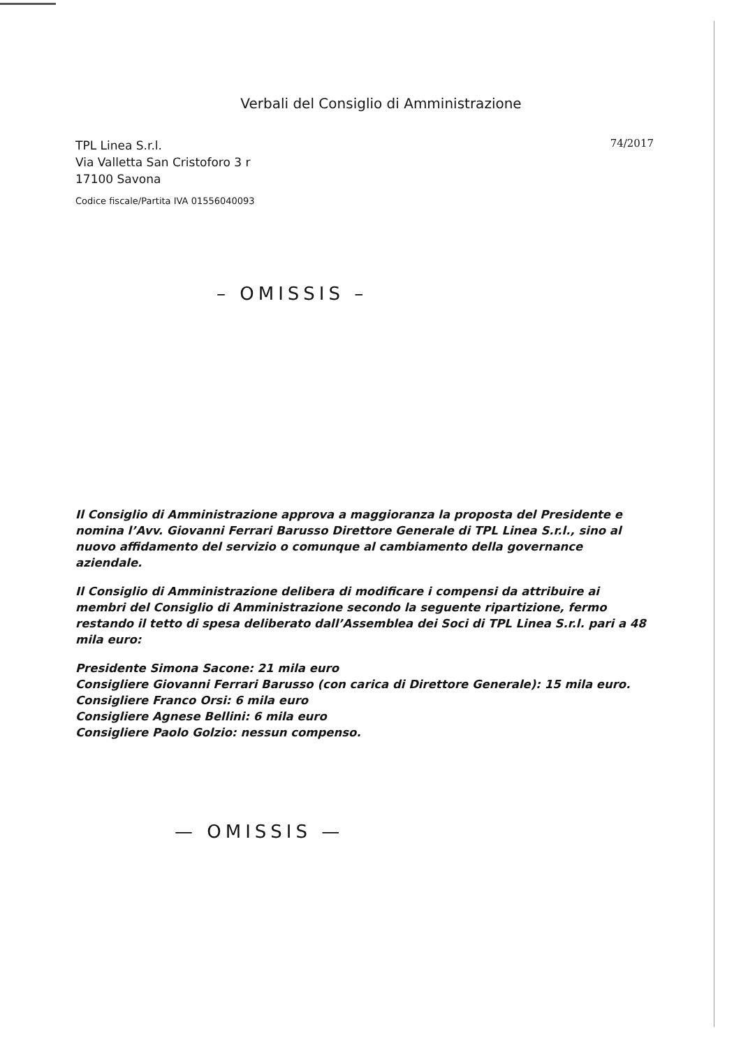Verbali del Consiglio di Amministrazione
TPL Linea S.r.l.
Via Valletta San Cristoforo 3 r
17100 Savona
Codice fiscale/Partita IVA 01556040093
74/2017
– OMISSIS –
Il Consiglio di Amministrazione approva a maggioranza la proposta del Presidente e nomina l’Avv. Giovanni Ferrari Barusso Direttore Generale di TPL Linea S.r.l., sino al nuovo affidamento del servizio o comunque al cambiamento della governance aziendale.
Il Consiglio di Amministrazione delibera di modificare i compensi da attribuire ai membri del Consiglio di Amministrazione secondo la seguente ripartizione, fermo restando il tetto di spesa deliberato dall’Assemblea dei Soci di TPL Linea S.r.l. pari a 48 mila euro:
Presidente Simona Sacone: 21 mila euro
Consigliere Giovanni Ferrari Barusso (con carica di Direttore Generale): 15 mila euro.
Consigliere Franco Orsi: 6 mila euro
Consigliere Agnese Bellini: 6 mila euro
Consigliere Paolo Golzio: nessun compenso.
— OMISSIS —